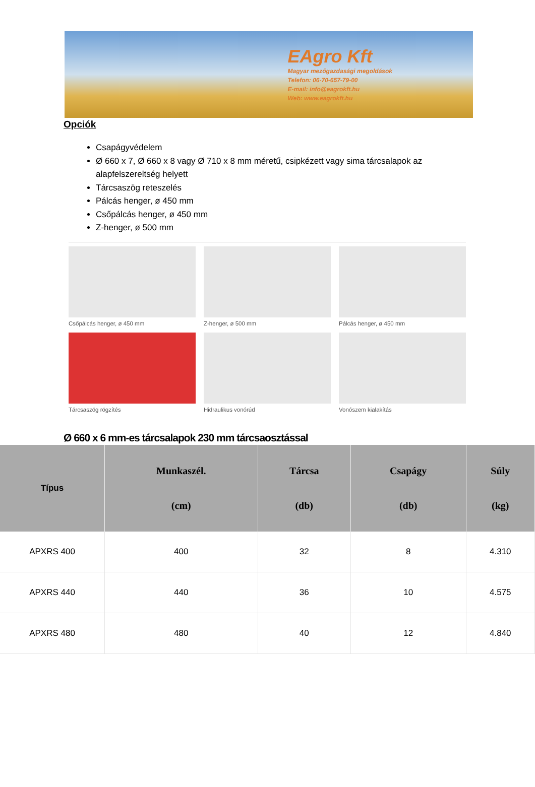EAgro Kft
Magyar mezőgazdasági megoldások
Telefon: 06-70-657-79-00
E-mail: info@eagrokft.hu
Web: www.eagrokft.hu
Opciók
Csapágyvédelem
Ø 660 x 7, Ø 660 x 8 vagy Ø 710 x 8 mm méretű, csipkézett vagy sima tárcsalapok az alapfelszereltség helyett
Tárcsaszög reteszelés
Pálcás henger, ø 450 mm
Csőpálcás henger, ø 450 mm
Z-henger, ø 500 mm
Csőpálcás henger, ø 450 mm
Z-henger, ø 500 mm
Pálcás henger, ø 450 mm
Tárcsaszög rögzítés
Hidraulikus vonórúd
Vonószem kialakítás
Ø 660 x 6 mm-es tárcsalapok 230 mm tárcsaosztással
| Típus | Munkaszél. (cm) | Tárcsa (db) | Csapágy (db) | Súly (kg) |
| --- | --- | --- | --- | --- |
| APXRS 400 | 400 | 32 | 8 | 4.310 |
| APXRS 440 | 440 | 36 | 10 | 4.575 |
| APXRS 480 | 480 | 40 | 12 | 4.840 |